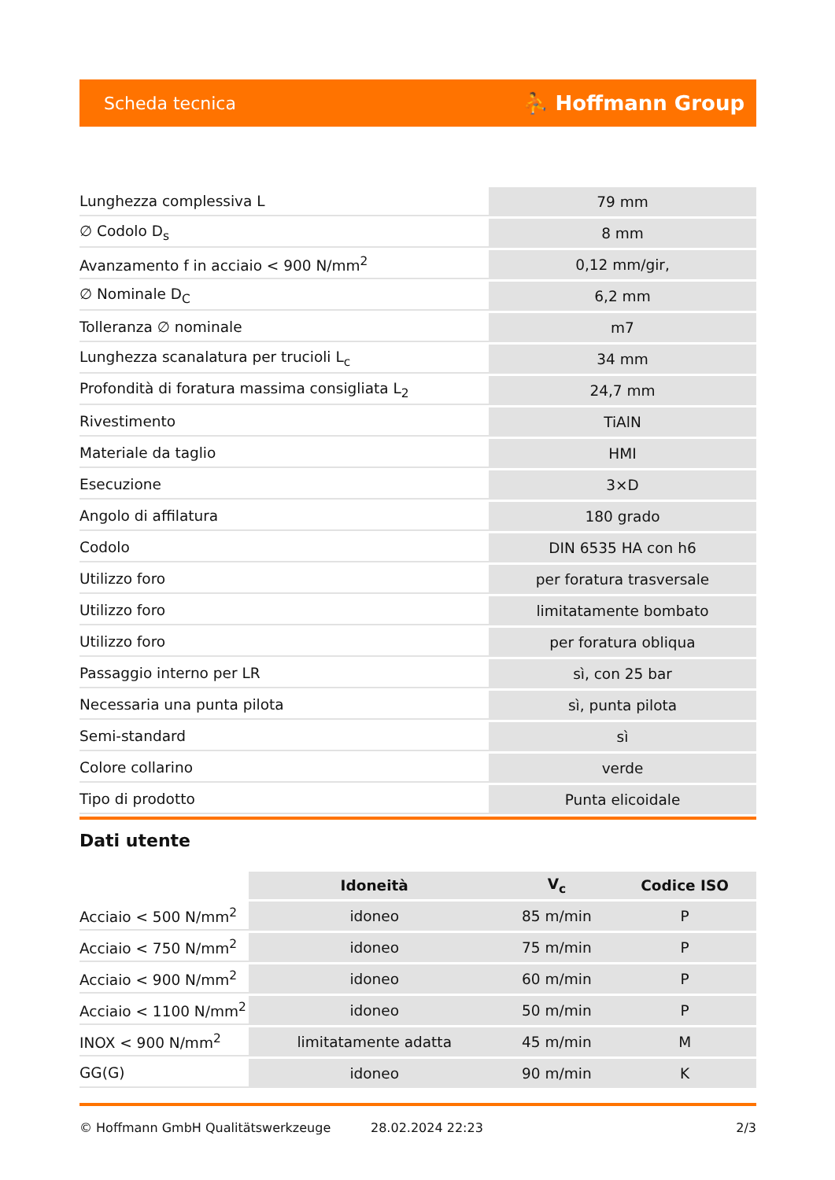Scheda tecnica ⛹ Hoffmann Group
| Lunghezza complessiva L | 79 mm |
| ∅ Codolo D<sub>s</sub> | 8 mm |
| Avanzamento f in acciaio < 900 N/mm<sup>2</sup> | 0,12 mm/gir, |
| ∅ Nominale D<sub>C</sub> | 6,2 mm |
| Tolleranza ∅ nominale | m7 |
| Lunghezza scanalatura per trucioli L<sub>c</sub> | 34 mm |
| Profondità di foratura massima consigliata L<sub>2</sub> | 24,7 mm |
| Rivestimento | TiAlN |
| Materiale da taglio | HMI |
| Esecuzione | 3×D |
| Angolo di affilatura | 180 grado |
| Codolo | DIN 6535 HA con h6 |
| Utilizzo foro | per foratura trasversale |
| Utilizzo foro | limitatamente bombato |
| Utilizzo foro | per foratura obliqua |
| Passaggio interno per LR | sì, con 25 bar |
| Necessaria una punta pilota | sì, punta pilota |
| Semi-standard | sì |
| Colore collarino | verde |
| Tipo di prodotto | Punta elicoidale |
Dati utente
| | Idoneità | V<sub>c</sub> | Codice ISO |
| --- | --- | --- | --- |
| Acciaio < 500 N/mm<sup>2</sup> | idoneo | 85 m/min | P |
| Acciaio < 750 N/mm<sup>2</sup> | idoneo | 75 m/min | P |
| Acciaio < 900 N/mm<sup>2</sup> | idoneo | 60 m/min | P |
| Acciaio < 1100 N/mm<sup>2</sup> | idoneo | 50 m/min | P |
| INOX < 900 N/mm<sup>2</sup> | limitatamente adatta | 45 m/min | M |
| GG(G) | idoneo | 90 m/min | K |
© Hoffmann GmbH Qualitätswerkzeuge 28.02.2024 22:23 2/3